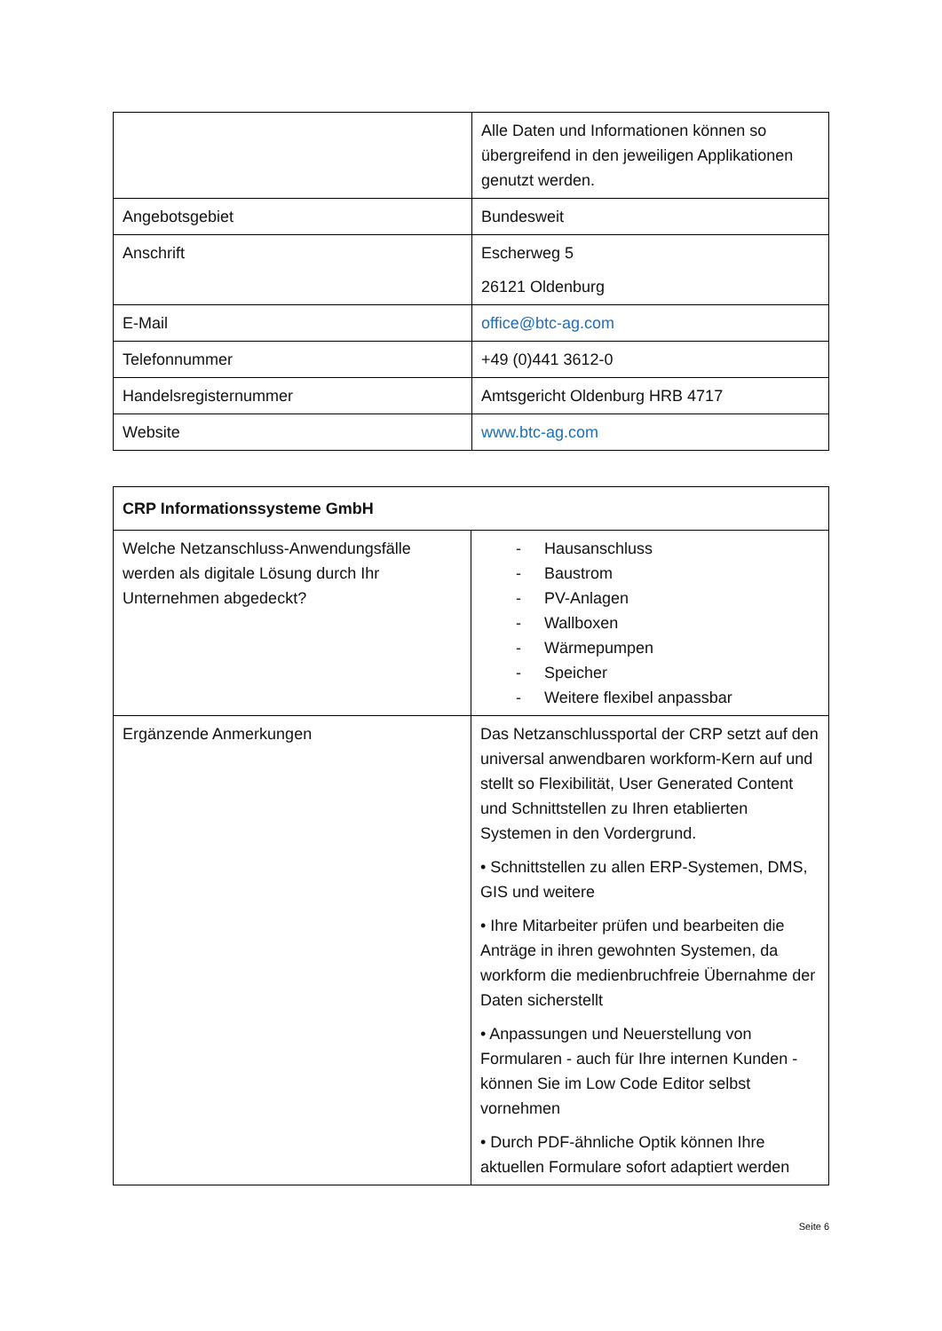| | Alle Daten und Informationen können so übergreifend in den jeweiligen Applikationen genutzt werden. |
| Angebotsgebiet | Bundesweit |
| Anschrift | Escherweg 5 26121 Oldenburg |
| E-Mail | office@btc-ag.com |
| Telefonnummer | +49 (0)441 3612-0 |
| Handelsregisternummer | Amtsgericht Oldenburg HRB 4717 |
| Website | www.btc-ag.com |
| CRP Informationssysteme GmbH | |
| Welche Netzanschluss-Anwendungsfälle werden als digitale Lösung durch Ihr Unternehmen abgedeckt? | - Hausanschluss - Baustrom - PV-Anlagen - Wallboxen - Wärmepumpen - Speicher - Weitere flexibel anpassbar |
| Ergänzende Anmerkungen | Das Netzanschlussportal der CRP setzt auf den universal anwendbaren workform-Kern auf und stellt so Flexibilität, User Generated Content und Schnittstellen zu Ihren etablierten Systemen in den Vordergrund. • Schnittstellen zu allen ERP-Systemen, DMS, GIS und weitere • Ihre Mitarbeiter prüfen und bearbeiten die Anträge in ihren gewohnten Systemen, da workform die medienbruchfreie Übernahme der Daten sicherstellt • Anpassungen und Neuerstellung von Formularen - auch für Ihre internen Kunden - können Sie im Low Code Editor selbst vornehmen • Durch PDF-ähnliche Optik können Ihre aktuellen Formulare sofort adaptiert werden |
Seite 6